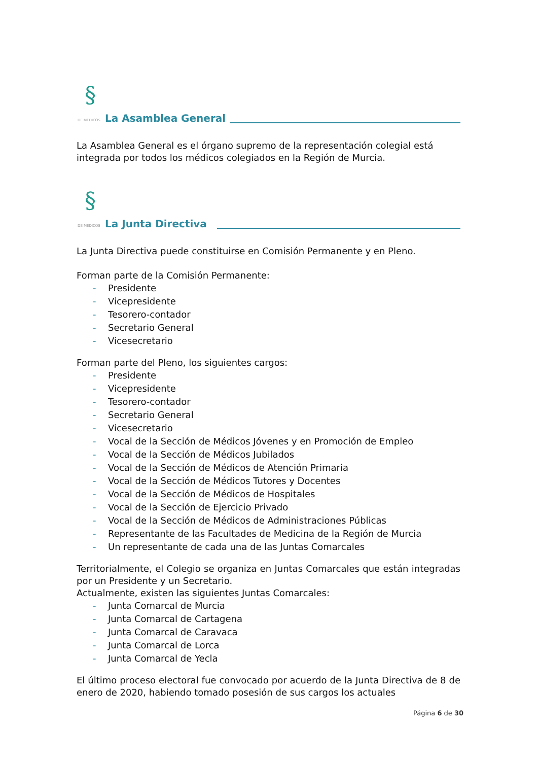§
DE MÉDICOS
La Asamblea General
La Asamblea General es el órgano supremo de la representación colegial está integrada por todos los médicos colegiados en la Región de Murcia.
§
DE MÉDICOS
La Junta Directiva
La Junta Directiva puede constituirse en Comisión Permanente y en Pleno.
Forman parte de la Comisión Permanente:
- Presidente
- Vicepresidente
- Tesorero-contador
- Secretario General
- Vicesecretario
Forman parte del Pleno, los siguientes cargos:
- Presidente
- Vicepresidente
- Tesorero-contador
- Secretario General
- Vicesecretario
- Vocal de la Sección de Médicos Jóvenes y en Promoción de Empleo
- Vocal de la Sección de Médicos Jubilados
- Vocal de la Sección de Médicos de Atención Primaria
- Vocal de la Sección de Médicos Tutores y Docentes
- Vocal de la Sección de Médicos de Hospitales
- Vocal de la Sección de Ejercicio Privado
- Vocal de la Sección de Médicos de Administraciones Públicas
- Representante de las Facultades de Medicina de la Región de Murcia
- Un representante de cada una de las Juntas Comarcales
Territorialmente, el Colegio se organiza en Juntas Comarcales que están integradas por un Presidente y un Secretario.
Actualmente, existen las siguientes Juntas Comarcales:
- Junta Comarcal de Murcia
- Junta Comarcal de Cartagena
- Junta Comarcal de Caravaca
- Junta Comarcal de Lorca
- Junta Comarcal de Yecla
El último proceso electoral fue convocado por acuerdo de la Junta Directiva de 8 de enero de 2020, habiendo tomado posesión de sus cargos los actuales
Página 6 de 30